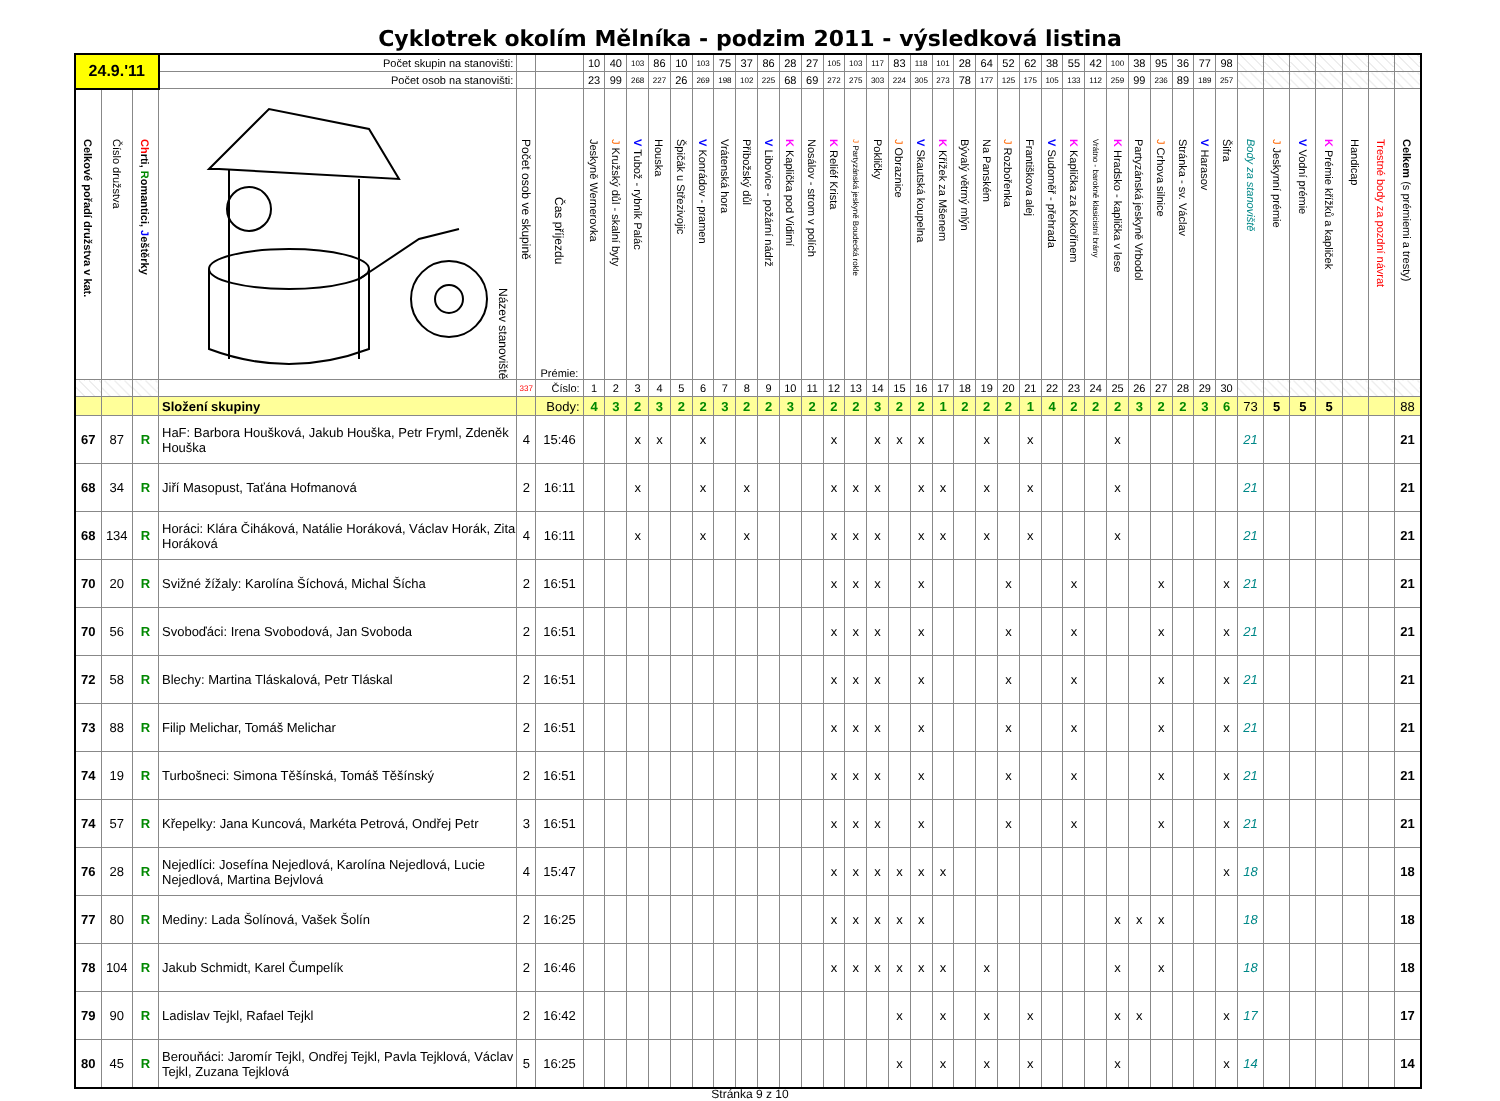Cyklotrek okolím Mělníka - podzim 2011 - výsledková listina
| 24.9.'11 | | | Počet skupin na stanovišti: | | | 10 | 40 | 103 | 86 | 10 | 103 | 75 | 37 | 86 | 28 | 27 | 105 | 103 | 117 | 83 | 118 | 101 | 28 | 64 | 52 | 62 | 38 | 55 | 42 | 100 | 38 | 95 | 36 | 77 | 98 | | | | | | | |
| | | | Počet osob na stanovišti: | | | 23 | 99 | 268 | 227 | 26 | 269 | 198 | 102 | 225 | 68 | 69 | 272 | 275 | 303 | 224 | 305 | 273 | 78 | 177 | 125 | 175 | 105 | 133 | 112 | 259 | 99 | 236 | 89 | 189 | 257 | | | | | | | |
| Celkové pořadí družstva v kat. | Číslo družstva | Ch rti, R omantici, J eštěrky | Název stanoviště | Počet osob ve skupině | Čas příjezdu Prémie: | Jeskyně Wernerovka | J Kružský důl - skalní byty | V Tubož - rybník Palác | Houska | Špičák u Střezivojic | V Konrádov - pramen | Vrátenská hora | Příbožský důl | V Libovice - požární nádrž | K Kaplička pod Vidimí | Nosálov - strom v polích | K Reliéf Krista | J Partyzánská jeskyně Boudecká rokle | Pokličky | J Obraznice | V Skautská koupelna | K Křížek za Mšenem | Bývalý větrný mlýn | Na Panském | J Rozbořenka | Františkova alej | V Sudoměř - přehrada | K Kaplička za Kokořínem | Vrátno - barokně klasicistní brány | K Hradsko - kaplička v lese | Partyzánská jeskyně Vrbodol | J Crhova silnice | Stránka - sv. Václav | V Harasov | Šifra | Body za stanoviště | J Jeskynní prémie | V Vodní prémie | K Prémie křížků a kapliček | Handicap | Trestné body za pozdní návrat | Celkem (s prémiemi a tresty) |
| | | | | 337 | Číslo: | 1 | 2 | 3 | 4 | 5 | 6 | 7 | 8 | 9 | 10 | 11 | 12 | 13 | 14 | 15 | 16 | 17 | 18 | 19 | 20 | 21 | 22 | 23 | 24 | 25 | 26 | 27 | 28 | 29 | 30 | | | | | | | |
| | | | Složení skupiny | | Body: | 4 | 3 | 2 | 3 | 2 | 2 | 3 | 2 | 2 | 3 | 2 | 2 | 2 | 3 | 2 | 2 | 1 | 2 | 2 | 2 | 1 | 4 | 2 | 2 | 2 | 3 | 2 | 2 | 3 | 6 | 73 | 5 | 5 | 5 | | | 88 |
| 67 | 87 | R | HaF: Barbora Houšková, Jakub Houška, Petr Fryml, Zdeněk Houška | 4 | 15:46 | | | x | x | | x | | | | | | x | | x | x | x | | | x | | x | | | | x | | | | | | 21 | | | | | | 21 |
| 68 | 34 | R | Jiří Masopust, Taťána Hofmanová | 2 | 16:11 | | | x | | | x | | x | | | | x | x | x | | x | x | | x | | x | | | | x | | | | | | 21 | | | | | | 21 |
| 68 | 134 | R | Horáci: Klára Čiháková, Natálie Horáková, Václav Horák, Zita Horáková | 4 | 16:11 | | | x | | | x | | x | | | | x | x | x | | x | x | | x | | x | | | | x | | | | | | 21 | | | | | | 21 |
| 70 | 20 | R | Svižné žížaly: Karolína Šíchová, Michal Šícha | 2 | 16:51 | | | | | | | | | | | | x | x | x | | x | | | | x | | | x | | | | x | | | x | 21 | | | | | | 21 |
| 70 | 56 | R | Svoboďáci: Irena Svobodová, Jan Svoboda | 2 | 16:51 | | | | | | | | | | | | x | x | x | | x | | | | x | | | x | | | | x | | | x | 21 | | | | | | 21 |
| 72 | 58 | R | Blechy: Martina Tláskalová, Petr Tláskal | 2 | 16:51 | | | | | | | | | | | | x | x | x | | x | | | | x | | | x | | | | x | | | x | 21 | | | | | | 21 |
| 73 | 88 | R | Filip Melichar, Tomáš Melichar | 2 | 16:51 | | | | | | | | | | | | x | x | x | | x | | | | x | | | x | | | | x | | | x | 21 | | | | | | 21 |
| 74 | 19 | R | Turbošneci: Simona Těšínská, Tomáš Těšínský | 2 | 16:51 | | | | | | | | | | | | x | x | x | | x | | | | x | | | x | | | | x | | | x | 21 | | | | | | 21 |
| 74 | 57 | R | Křepelky: Jana Kuncová, Markéta Petrová, Ondřej Petr | 3 | 16:51 | | | | | | | | | | | | x | x | x | | x | | | | x | | | x | | | | x | | | x | 21 | | | | | | 21 |
| 76 | 28 | R | Nejedlíci: Josefína Nejedlová, Karolína Nejedlová, Lucie Nejedlová, Martina Bejvlová | 4 | 15:47 | | | | | | | | | | | | x | x | x | x | x | x | | | | | | | | | | | | | x | 18 | | | | | | 18 |
| 77 | 80 | R | Mediny: Lada Šolínová, Vašek Šolín | 2 | 16:25 | | | | | | | | | | | | x | x | x | x | x | | | | | | | | | x | x | x | | | | 18 | | | | | | 18 |
| 78 | 104 | R | Jakub Schmidt, Karel Čumpelík | 2 | 16:46 | | | | | | | | | | | | x | x | x | x | x | x | | x | | | | | | x | | x | | | | 18 | | | | | | 18 |
| 79 | 90 | R | Ladislav Tejkl, Rafael Tejkl | 2 | 16:42 | | | | | | | | | | | | | | | x | | x | | x | | x | | | | x | x | | | | x | 17 | | | | | | 17 |
| 80 | 45 | R | Berouňáci: Jaromír Tejkl, Ondřej Tejkl, Pavla Tejklová, Václav Tejkl, Zuzana Tejklová | 5 | 16:25 | | | | | | | | | | | | | | | x | | x | | x | | x | | | | x | | | | | x | 14 | | | | | | 14 |
Stránka 9 z 10